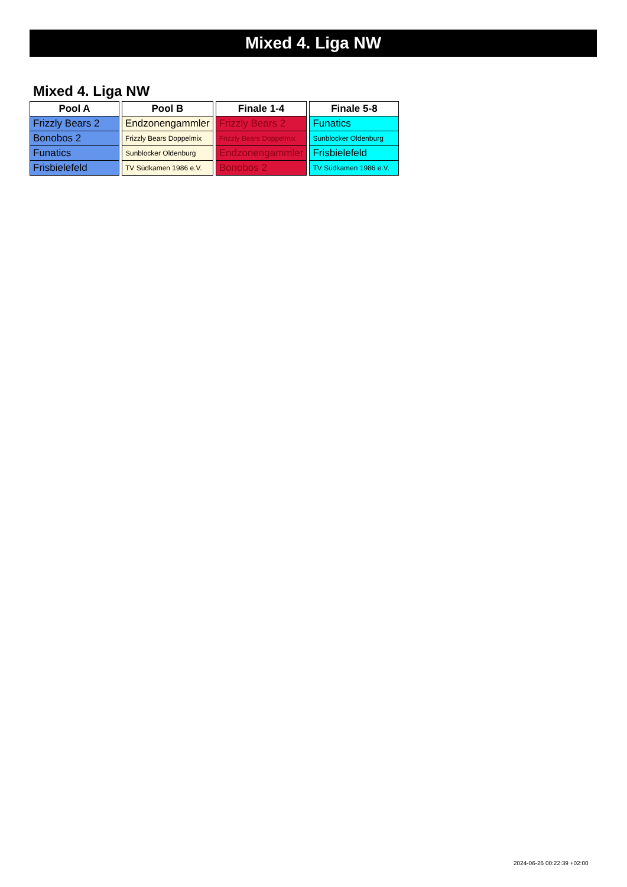Mixed 4. Liga NW
Mixed 4. Liga NW
| Pool A |
| --- |
| Frizzly Bears 2 |
| Bonobos 2 |
| Funatics |
| Frisbielefeld |
| Pool B |
| --- |
| Endzonengammler |
| Frizzly Bears Doppelmix |
| Sunblocker Oldenburg |
| TV Südkamen 1986 e.V. |
| Finale 1-4 |
| --- |
| Frizzly Bears 2 |
| Frizzly Bears Doppelmix |
| Endzonengammler |
| Bonobos 2 |
| Finale 5-8 |
| --- |
| Funatics |
| Sunblocker Oldenburg |
| Frisbielefeld |
| TV Südkamen 1986 e.V. |
2024-06-26 00:22:39 +02:00